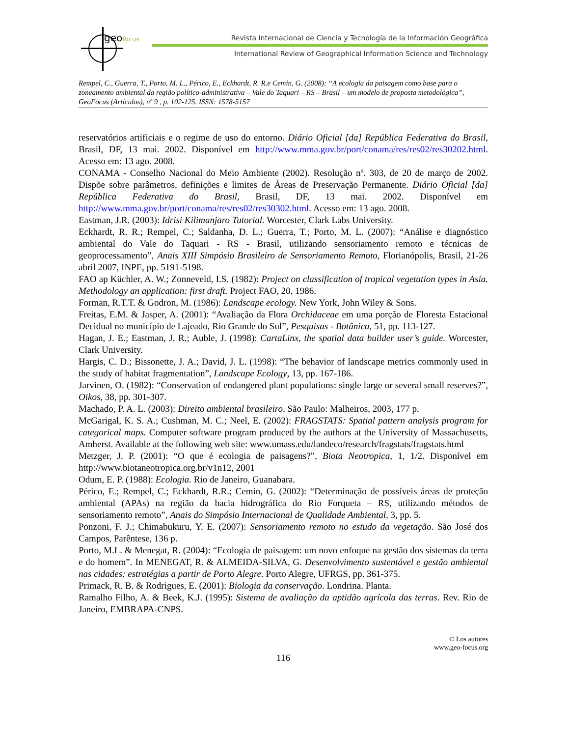geofocus
Revista Internacional de Ciencia y Tecnología de la Información Geográfica
International Review of Geographical Information Science and Technology
Rempel, C., Guerra, T., Porto, M. L., Périco, E., Eckhardt, R. R.e Cemin, G. (2008): “A ecologia da paisagem como base para o zoneamento ambiental da região político-administrativa – Vale do Taquari – RS – Brasil – um modelo de proposta metodológica”, GeoFocus (Artículos), nº 9 , p. 102-125. ISSN: 1578-5157
reservatórios artificiais e o regime de uso do entorno. Diário Oficial [da] República Federativa do Brasil, Brasil, DF, 13 mai. 2002. Disponível em http://www.mma.gov.br/port/conama/res/res02/res30202.html. Acesso em: 13 ago. 2008.
CONAMA - Conselho Nacional do Meio Ambiente (2002). Resolução nº. 303, de 20 de março de 2002. Dispõe sobre parâmetros, definições e limites de Áreas de Preservação Permanente. Diário Oficial [da] República Federativa do Brasil, Brasil, DF, 13 mai. 2002. Disponível em http://www.mma.gov.br/port/conama/res/res02/res30302.html. Acesso em: 13 ago. 2008.
Eastman, J.R. (2003): Idrisi Kilimanjaro Tutorial. Worcester, Clark Labs University.
Eckhardt, R. R.; Rempel, C.; Saldanha, D. L.; Guerra, T.; Porto, M. L. (2007): “Análise e diagnóstico ambiental do Vale do Taquari - RS - Brasil, utilizando sensoriamento remoto e técnicas de geoprocessamento”, Anais XIII Simpósio Brasileiro de Sensoriamento Remoto, Florianópolis, Brasil, 21-26 abril 2007, INPE, pp. 5191-5198.
FAO ap Küchler, A. W.; Zonneveld, I.S. (1982): Project on classification of tropical vegetation types in Asia. Methodology an application: first draft. Project FAO, 20, 1986.
Forman, R.T.T. & Godron, M. (1986): Landscape ecology. New York, John Wiley & Sons.
Freitas, E.M. & Jasper, A. (2001): “Avaliação da Flora Orchidaceae em uma porção de Floresta Estacional Decidual no município de Lajeado, Rio Grande do Sul”, Pesquisas - Botânica, 51, pp. 113-127.
Hagan, J. E.; Eastman, J. R.; Auble, J. (1998): CartaLinx, the spatial data builder user’s guide. Worcester, Clark University.
Hargis, C. D.; Bissonette, J. A.; David, J. L. (1998): “The behavior of landscape metrics commonly used in the study of habitat fragmentation”, Landscape Ecology, 13, pp. 167-186.
Jarvinen, O. (1982): “Conservation of endangered plant populations: single large or several small reserves?”, Oikos, 38, pp. 301-307.
Machado, P. A. L. (2003): Direito ambiental brasileiro. São Paulo: Malheiros, 2003, 177 p.
McGarigal, K. S. A.; Cushman, M. C.; Neel, E. (2002): FRAGSTATS: Spatial pattern analysis program for categorical maps. Computer software program produced by the authors at the University of Massachusetts, Amherst. Available at the following web site: www.umass.edu/landeco/research/fragstats/fragstats.html
Metzger, J. P. (2001): “O que é ecologia de paisagens?”, Biota Neotropica, 1, 1/2. Disponível em http://www.biotaneotropica.org.br/v1n12, 2001
Odum, E. P. (1988): Ecologia. Rio de Janeiro, Guanabara.
Périco, E.; Rempel, C.; Eckhardt, R.R.; Cemin, G. (2002): “Determinação de possíveis áreas de proteção ambiental (APAs) na região da bacia hidrográfica do Rio Forqueta – RS, utilizando métodos de sensoriamento remoto”, Anais do Simpósio Internacional de Qualidade Ambiental, 3, pp. 5.
Ponzoni, F. J.; Chimabukuru, Y. E. (2007): Sensoriamento remoto no estudo da vegetação. São José dos Campos, Parêntese, 136 p.
Porto, M.L. & Menegat, R. (2004): “Ecologia de paisagem: um novo enfoque na gestão dos sistemas da terra e do homem”. In MENEGAT, R. & ALMEIDA-SILVA, G. Desenvolvimento sustentável e gestão ambiental nas cidades: estratégias a partir de Porto Alegre. Porto Alegre, UFRGS, pp. 361-375.
Primack, R. B. & Rodrigues, E. (2001): Biologia da conservação. Londrina. Planta.
Ramalho Filho, A. & Beek, K.J. (1995): Sistema de avaliação da aptidão agrícola das terras. Rev. Rio de Janeiro, EMBRAPA-CNPS.
© Los autores
www.geo-focus.org
116